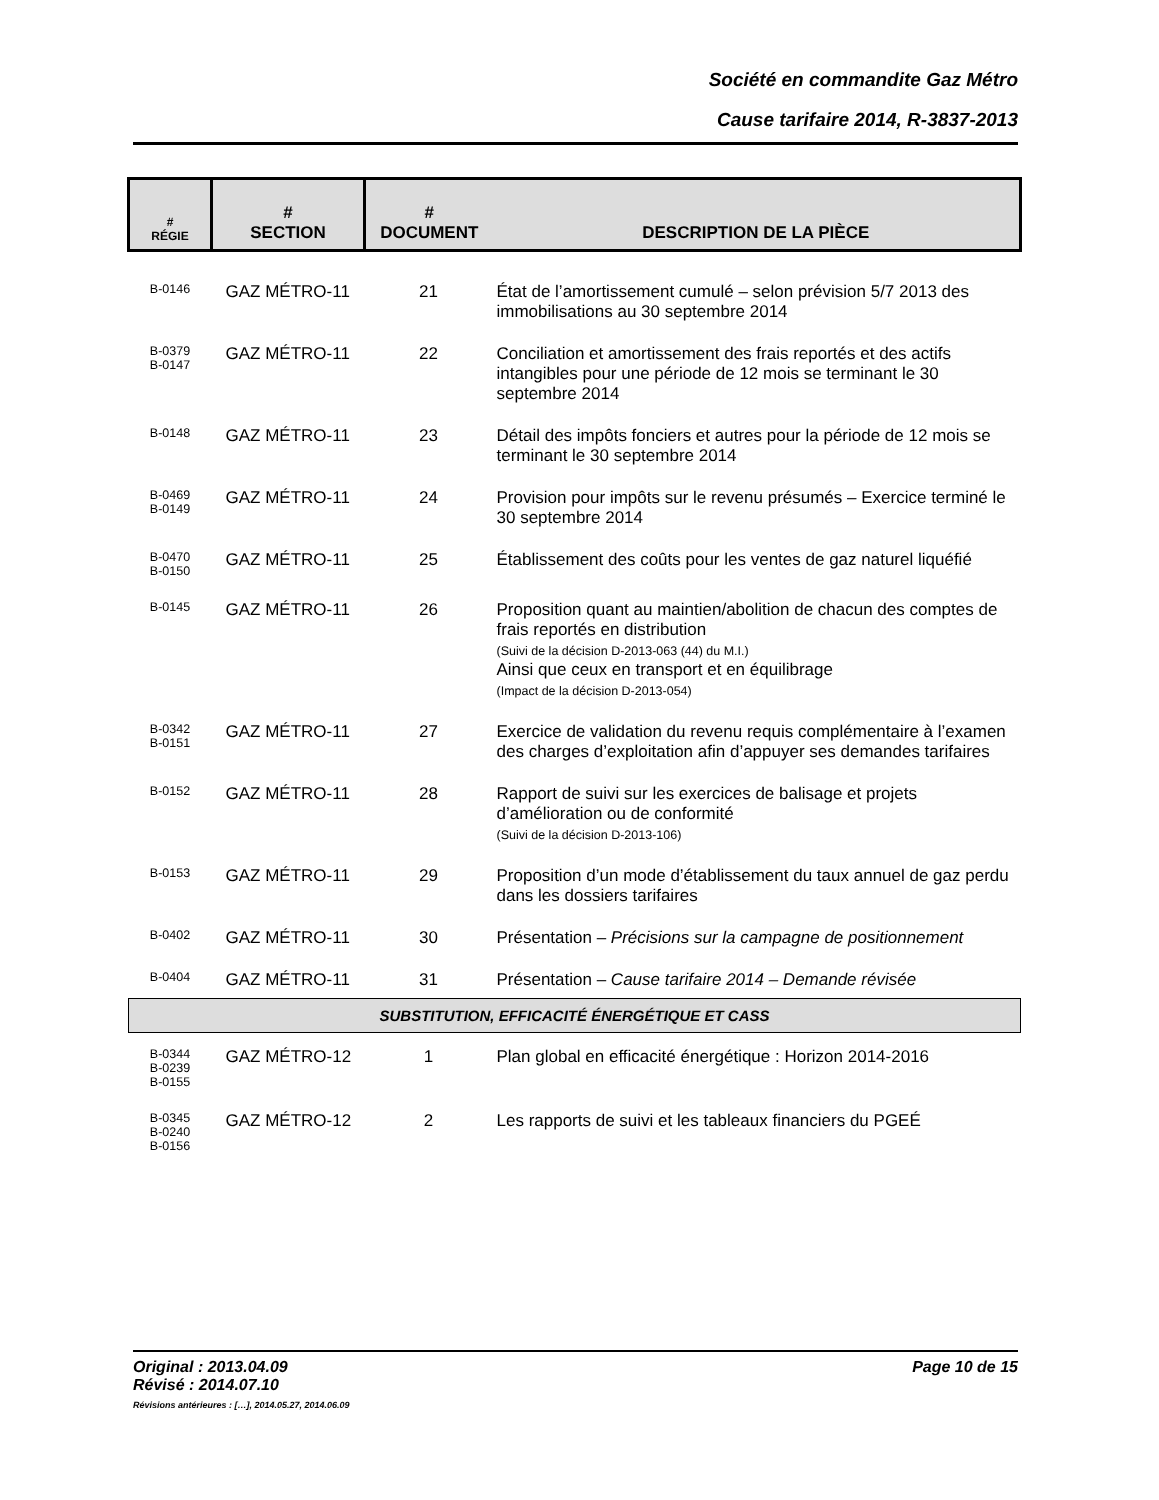Société en commandite Gaz Métro
Cause tarifaire 2014, R-3837-2013
| # RÉGIE | # SECTION | # DOCUMENT | DESCRIPTION DE LA PIÈCE |
| --- | --- | --- | --- |
| B-0146 | GAZ MÉTRO-11 | 21 | État de l’amortissement cumulé – selon prévision 5/7 2013 des immobilisations au 30 septembre 2014 |
| B-0379 B-0147 | GAZ MÉTRO-11 | 22 | Conciliation et amortissement des frais reportés et des actifs intangibles pour une période de 12 mois se terminant le 30 septembre 2014 |
| B-0148 | GAZ MÉTRO-11 | 23 | Détail des impôts fonciers et autres pour la période de 12 mois se terminant le 30 septembre 2014 |
| B-0469 B-0149 | GAZ MÉTRO-11 | 24 | Provision pour impôts sur le revenu présumés – Exercice terminé le 30 septembre 2014 |
| B-0470 B-0150 | GAZ MÉTRO-11 | 25 | Établissement des coûts pour les ventes de gaz naturel liquéfié |
| B-0145 | GAZ MÉTRO-11 | 26 | Proposition quant au maintien/abolition de chacun des comptes de frais reportés en distribution (Suivi de la décision D-2013-063 (44) du M.I.) Ainsi que ceux en transport et en équilibrage (Impact de la décision D-2013-054) |
| B-0342 B-0151 | GAZ MÉTRO-11 | 27 | Exercice de validation du revenu requis complémentaire à l’examen des charges d’exploitation afin d’appuyer ses demandes tarifaires |
| B-0152 | GAZ MÉTRO-11 | 28 | Rapport de suivi sur les exercices de balisage et projets d’amélioration ou de conformité (Suivi de la décision D-2013-106) |
| B-0153 | GAZ MÉTRO-11 | 29 | Proposition d’un mode d’établissement du taux annuel de gaz perdu dans les dossiers tarifaires |
| B-0402 | GAZ MÉTRO-11 | 30 | Présentation – Précisions sur la campagne de positionnement |
| B-0404 | GAZ MÉTRO-11 | 31 | Présentation – Cause tarifaire 2014 – Demande révisée |
| SUBSTITUTION, EFFICACITÉ ÉNERGÉTIQUE ET CASS | | | |
| B-0344 B-0239 B-0155 | GAZ MÉTRO-12 | 1 | Plan global en efficacité énergétique : Horizon 2014-2016 |
| B-0345 B-0240 B-0156 | GAZ MÉTRO-12 | 2 | Les rapports de suivi et les tableaux financiers du PGEÉ |
Page 10 de 15 Original : 2013.04.09
Révisé : 2014.07.10
Révisions antérieures : […], 2014.05.27, 2014.06.09